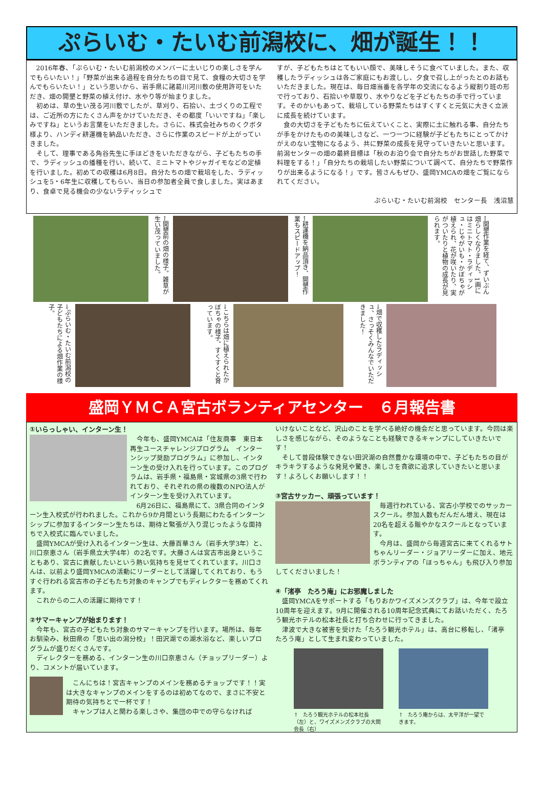ぷらいむ・たいむ前潟校に、畑が誕生！！
2016年春、「ぷらいむ・たいむ前潟校のメンバーに土いじりの楽しさを学んでもらいたい！」「野菜が出来る過程を自分たちの目で見て、食糧の大切さを学んでもらいたい！」という思いから、岩手県に諸葛川河川敷の使用許可をいただき、畑の開墾と野菜の植え付け、水やり等が始まりました。
初めは、草の生い茂る河川敷でしたが、草刈り、石拾い、土づくりの工程では、ご近所の方にたくさん声をかけていただき、その都度「いいですね」「楽しみですね」というお言葉をいただきました。さらに、株式会社みちのくクボタ様より、ハンディ耕運機を納品いただき、さらに作業のスピードが上がっていきました。
そして、理事である角谷先生に手ほどきをいただきながら、子どもたちの手で、ラディッシュの播種を行い、続いて、ミニトマトやジャガイモなどの定植を行いました。初めての収穫は6月8日。自分たちの畑で栽培をした、ラディッシュを5・6年生に収穫してもらい、当日の参加者全員で食しました。実はあまり、食卓で見る機会の少ないラディッシュで
すが、子どもたちはとてもいい顔で、美味しそうに食べていました。また、収穫したラディッシュは各ご家庭にもお渡しし、夕食で召し上がったとのお話もいただきました。現在は、毎日畑当番を各学年の交流になるよう縦割り班の形で行っており、石拾いや草取り、水やりなどを子どもたちの手で行っています。そのかいもあって、栽培している野菜たちはすくすくと元気に大きく立派に成長を続けています。
食の大切さを子どもたちに伝えていくこと、実際に土に触れる事、自分たちが手をかけたものの美味しさなど、一つ一つに経験が子どもたちにとってかけがえのない宝物になるよう、共に野菜の成長を見守っていきたいと思います。前潟センターの畑の最終目標は「秋のお泊り会で自分たちがお世話した野菜で料理をする！」「自分たちの栽培したい野菜について調べて、自分たちで野菜作りが出来るようになる！」です。皆さんもぜひ、盛岡YMCAの畑をご覧になられてください。
ぷらいむ・たいむ前潟校　センター長　浅沼慧
←開墾前の畑の様子。雑草が生い茂っていました。
←耕運機を納品頂き、開墾作業もスピードアップ！
←開墾作業を経て、ずいぶん畑らしくなりました。1画にはミニトマト・ラディッシュ・じゃがいも・かぼちゃが植えられ、花が咲いたり、実がついたりと植物の成長が見られます。
→ぷらいむ・たいむ前潟校の子どもたちによる畑作業の様子。
→こちらは畑に植えられたかぼちゃの様子。すくすくと育っています。
→畑で収穫したラディッシュ、さっそくみんなでいただきました！
盛岡ＹＭＣＡ宮古ボランティアセンター　６月報告書
①いらっしゃい、インターン生！
今年も、盛岡YMCAは「住友商事　東日本再生ユースチャレンジプログラム　インターンシップ奨励プログラム」に参加し、インターン生の受け入れを行っています。このプログラムは、岩手県・福島県・宮城県の3県で行われており、それぞれの県の複数のNPO法人がインターン生を受け入れています。
6月26日に、福島県にて、3県合同のインターン生入校式が行われました。これから9か月間という長期にわたるインターンシップに参加するインターン生たちは、期待と緊張が入り混じったような面持ちで入校式に臨んでいました。
盛岡YMCAが受け入れるインターン生は、大藤百華さん（岩手大学3年）と、川口奈恵さん（岩手県立大学4年）の2名です。大藤さんは宮古市出身ということもあり、宮古に貢献したいという熱い気持ちを見せてくれています。川口さんは、以前より盛岡YMCAの活動にリーダーとして活躍してくれており、もうすぐ行われる宮古市の子どもたち対象のキャンプでもディレクターを務めてくれます。
これからの二人の活躍に期待です！
②サマーキャンプが始まります！
今年も、宮古の子どもたち対象のサマーキャンプを行います。場所は、毎年お馴染み、秋田県の「思い出の潟分校」！田沢湖での湖水浴など、楽しいプログラムが盛りだくさんです。
ディレクターを務める、インターン生の川口奈恵さん（チョップリーダー）より、コメントが届いています。
こんにちは！宮古キャンプのメインを務めるチョップです！！実は大きなキャンプのメインをするのは初めてなので、まさに不安と期待の気持ちとで一杯です！
キャンプは人と関わる楽しさや、集団の中での守らなければ
いけないことなど、沢山のことを学べる絶好の機会だと思っています。今回は楽しさを感じながら、そのようなことも経験できるキャンプにしていきたいです！
そして普段体験できない田沢湖の自然豊かな環境の中で、子どもたちの目がキラキラするような発見や驚き、楽しさを貪欲に追求していきたいと思います！よろしくお願いします！！
③宮古サッカー、頑張っています！
毎週行われている、宮古小学校でのサッカースクール。参加人数もだんだん増え、現在は20名を超える賑やかなスクールとなっています。
今月は、盛岡から毎週宮古に来てくれるサトちゃんリーダー・ジョアリーダーに加え、地元ボランティアの「ほっちゃん」も飛び入り参加してくださいました！
④「渚亭　たろう庵」にお邪魔しました
盛岡YMCAをサポートする「もりおかワイズメンズクラブ」は、今年で設立10周年を迎えます。9月に開催される10周年記念式典にてお話いただく、たろう観光ホテルの松本社長と打ち合わせに行ってきました。
津波で大きな被害を受けた「たろう観光ホテル」は、高台に移転し、「渚亭　たろう庵」として生まれ変わっていました。
↑　たろう観光ホテルの松本社長（左）と、ワイズメンズクラブの大関会長（右）
↑　たろう庵からは、太平洋が一望できます。